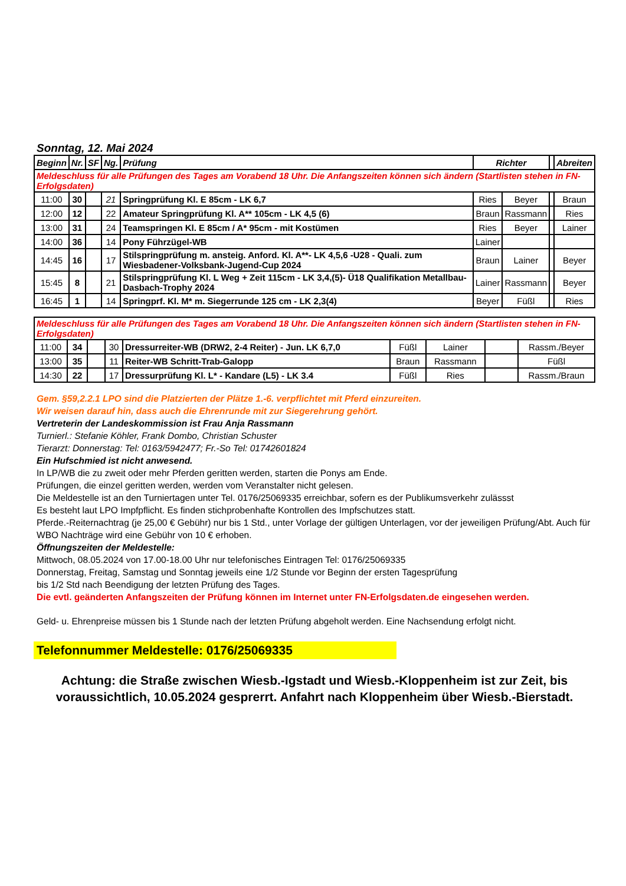Sonntag, 12. Mai 2024
| Beginn | Nr. | SF | Ng. | Prüfung | Richter | | | Abreiten |
| --- | --- | --- | --- | --- | --- | --- | --- | --- |
| Meldeschluss für alle Prüfungen des Tages am Vorabend 18 Uhr. Die Anfangszeiten können sich ändern (Startlisten stehen in FN-Erfolgsdaten) | | | | | | | | |
| 11:00 | 30 | | 21 | Springprüfung Kl. E 85cm - LK 6,7 | Ries | Beyer | | Braun |
| 12:00 | 12 | | 22 | Amateur Springprüfung Kl. A** 105cm - LK 4,5 (6) | Braun | Rassmann | | Ries |
| 13:00 | 31 | | 24 | Teamspringen Kl. E 85cm / A* 95cm - mit Kostümen | Ries | Beyer | | Lainer |
| 14:00 | 36 | | 14 | Pony Führzügel-WB | Lainer | | | |
| 14:45 | 16 | | 17 | Stilspringprüfung m. ansteig. Anford. Kl. A**- LK 4,5,6 -U28 - Quali. zum Wiesbadener-Volksbank-Jugend-Cup 2024 | Braun | Lainer | | Beyer |
| 15:45 | 8 | | 21 | Stilspringprüfung Kl. L Weg + Zeit 115cm - LK 3,4,(5)- Ü18 Qualifikation Metallbau-Dasbach-Trophy 2024 | Lainer | Rassmann | | Beyer |
| 16:45 | 1 | | 14 | Springprf. Kl. M* m. Siegerrunde 125 cm - LK 2,3(4) | Beyer | Füßl | | Ries |
| Meldeschluss für alle Prüfungen des Tages am Vorabend 18 Uhr. Die Anfangszeiten können sich ändern (Startlisten stehen in FN-Erfolgsdaten) | | | | | | | | |
| 11:00 | 34 | | 30 | Dressurreiter-WB (DRW2, 2-4 Reiter) - Jun. LK 6,7,0 | Füßl | Lainer | | Rassm./Beyer |
| 13:00 | 35 | | 11 | Reiter-WB Schritt-Trab-Galopp | Braun | Rassmann | | Füßl |
| 14:30 | 22 | | 17 | Dressurprüfung Kl. L* - Kandare (L5) - LK 3.4 | Füßl | Ries | | Rassm./Braun |
Gem. §59,2.2.1 LPO sind die Platzierten der Plätze 1.-6. verpflichtet mit Pferd einzureiten.
Wir weisen darauf hin, dass auch die Ehrenrunde mit zur Siegerehrung gehört.
Vertreterin der Landeskommission ist Frau Anja Rassmann
Turnierl.: Stefanie Köhler, Frank Dombo, Christian Schuster
Tierarzt: Donnerstag: Tel: 0163/5942477; Fr.-So Tel: 01742601824
Ein Hufschmied ist nicht anwesend.
In LP/WB die zu zweit oder mehr Pferden geritten werden, starten die Ponys am Ende.
Prüfungen, die einzel geritten werden, werden vom Veranstalter nicht gelesen.
Die Meldestelle ist an den Turniertagen unter Tel. 0176/25069335 erreichbar, sofern es der Publikumsverkehr zulässst
Es besteht laut LPO Impfpflicht. Es finden stichprobenhafte Kontrollen des Impfschutzes statt.
Pferde.-Reiternachtrag (je 25,00 € Gebühr) nur bis 1 Std., unter Vorlage der gültigen Unterlagen, vor der jeweiligen Prüfung/Abt. Auch für WBO Nachträge wird eine Gebühr von 10 € erhoben.
Öffnungszeiten der Meldestelle:
Mittwoch, 08.05.2024 von 17.00-18.00 Uhr nur telefonisches Eintragen Tel: 0176/25069335
Donnerstag, Freitag, Samstag und Sonntag jeweils eine 1/2 Stunde vor Beginn der ersten Tagesprüfung
bis 1/2 Std nach Beendigung der letzten Prüfung des Tages.
Die evtl. geänderten Anfangszeiten der Prüfung können im Internet unter FN-Erfolgsdaten.de eingesehen werden.
Geld- u. Ehrenpreise müssen bis 1 Stunde nach der letzten Prüfung abgeholt werden. Eine Nachsendung erfolgt nicht.
Telefonnummer Meldestelle: 0176/25069335
Achtung: die Straße zwischen Wiesb.-Igstadt und Wiesb.-Kloppenheim ist zur Zeit, bis voraussichtlich, 10.05.2024 gesprerrt. Anfahrt nach Kloppenheim über Wiesb.-Bierstadt.